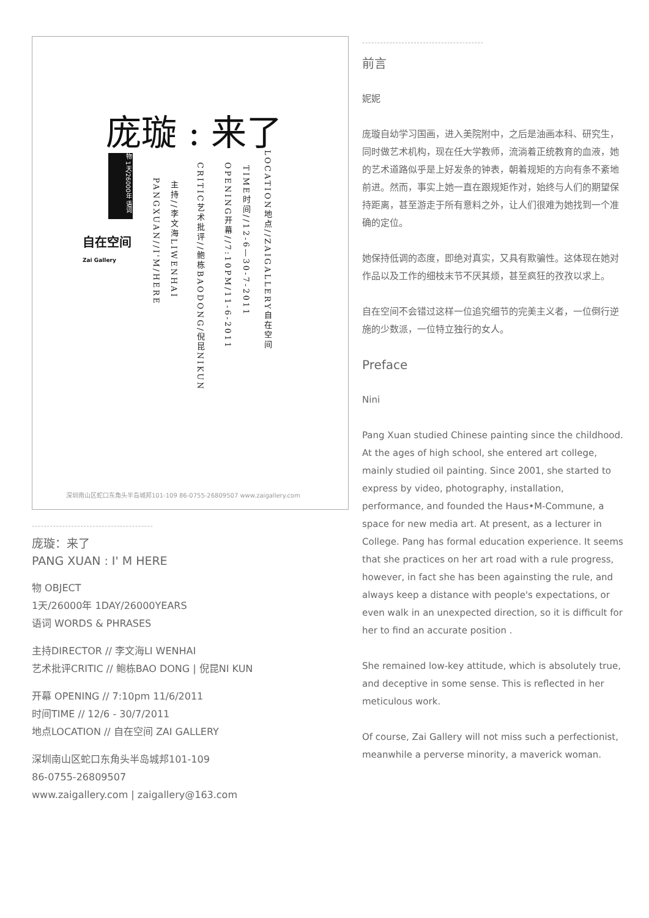庞璇 : 来了
物 1天/26000年 语词
自在空间
Zai Gallery
PANGXUAN//I'M/HERE
主持//李文海LIWENHAI
CRITIC艺术批评//鲍栋BAODONG/倪昆NIKUN
OPENING开幕//7:10PM/11-6-2011
TIME时间//12-6—30-7-2011
LOCATION地点//ZAIGALLERY自在空间
深圳南山区蛇口东角头半岛城邦101-109 86-0755-26809507 www.zaigallery.com
----------------------------------------
庞璇：来了
PANG XUAN : I' M HERE
物 OBJECT
1天/26000年 1DAY/26000YEARS
语词 WORDS & PHRASES
主持DIRECTOR // 李文海LI WENHAI
艺术批评CRITIC // 鲍栋BAO DONG | 倪昆NI KUN
开幕 OPENING // 7:10pm 11/6/2011
时间TIME // 12/6 - 30/7/2011
地点LOCATION // 自在空间 ZAI GALLERY
深圳南山区蛇口东角头半岛城邦101-109
86-0755-26809507
www.zaigallery.com | zaigallery@163.com
----------------------------------------
前言
妮妮
庞璇自幼学习国画，进入美院附中，之后是油画本科、研究生，同时做艺术机构，现在任大学教师，流淌着正统教育的血液，她的艺术道路似乎是上好发条的钟表，朝着规矩的方向有条不紊地前进。然而，事实上她一直在跟规矩作对，始终与人们的期望保持距离，甚至游走于所有意料之外，让人们很难为她找到一个准确的定位。
她保持低调的态度，即绝对真实，又具有欺骗性。这体现在她对作品以及工作的细枝末节不厌其烦，甚至疯狂的孜孜以求上。
自在空间不会错过这样一位追究细节的完美主义者，一位倒行逆施的少数派，一位特立独行的女人。
Preface
Nini
Pang Xuan studied Chinese painting since the childhood. At the ages of high school, she entered art college, mainly studied oil painting. Since 2001, she started to express by video, photography, installation, performance, and founded the Haus•M-Commune, a space for new media art. At present, as a lecturer in College. Pang has formal education experience. It seems that she practices on her art road with a rule progress, however, in fact she has been againsting the rule, and always keep a distance with people's expectations, or even walk in an unexpected direction, so it is difficult for her to find an accurate position .
She remained low-key attitude, which is absolutely true, and deceptive in some sense. This is reflected in her meticulous work.
Of course, Zai Gallery will not miss such a perfectionist, meanwhile a perverse minority, a maverick woman.